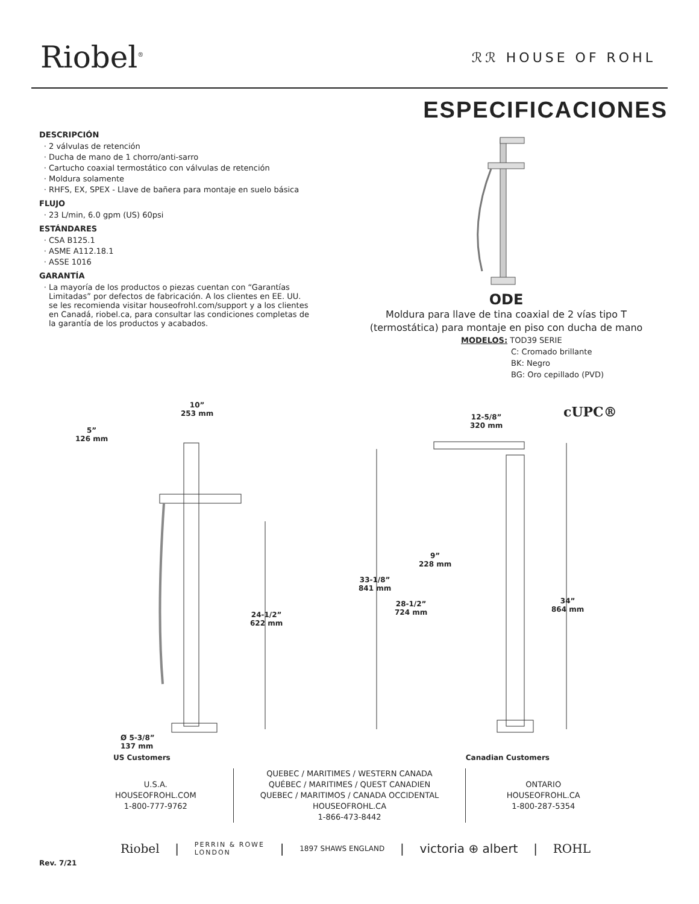Riobel<sup>®</sup>
ℛℛ HOUSE OF ROHL
ESPECIFICACIONES
DESCRIPCIÓN
2 válvulas de retención
Ducha de mano de 1 chorro/anti-sarro
Cartucho coaxial termostático con válvulas de retención
Moldura solamente
RHFS, EX, SPEX - Llave de bañera para montaje en suelo básica
FLUJO
23 L/min, 6.0 gpm (US) 60psi
ESTÁNDARES
CSA B125.1
ASME A112.18.1
ASSE 1016
GARANTÍA
La mayoría de los productos o piezas cuentan con “Garantías Limitadas” por defectos de fabricación. A los clientes en EE. UU. se les recomienda visitar houseofrohl.com/support y a los clientes en Canadá, riobel.ca, para consultar las condiciones completas de la garantía de los productos y acabados.
ODE
Moldura para llave de tina coaxial de 2 vías tipo T (termostática) para montaje en piso con ducha de mano
MODELOS: TOD39 SERIE
C: Cromado brillante
BK: Negro
BG: Oro cepillado (PVD)
10”
253 mm
5”
126 mm
24-1/2”
622 mm
Ø 5-3/8”
137 mm
12-5/8”
320 mm
cUPC®
9”
228 mm
33-1/8”
841 mm
28-1/2”
724 mm
34”
864 mm
US Customers Canadian Customers
U.S.A.
HOUSEOFROHL.COM
1-800-777-9762
QUEBEC / MARITIMES / WESTERN CANADA
QUÉBEC / MARITIMES / QUEST CANADIEN
QUEBEC / MARITIMOS / CANADA OCCIDENTAL
HOUSEOFROHL.CA
1-866-473-8442
ONTARIO
HOUSEOFROHL.CA
1-800-287-5354
Riobel | PERRIN & ROWE
LONDON | 1897 SHAWS ENGLAND | victoria ⊕ albert | ROHL
Rev. 7/21